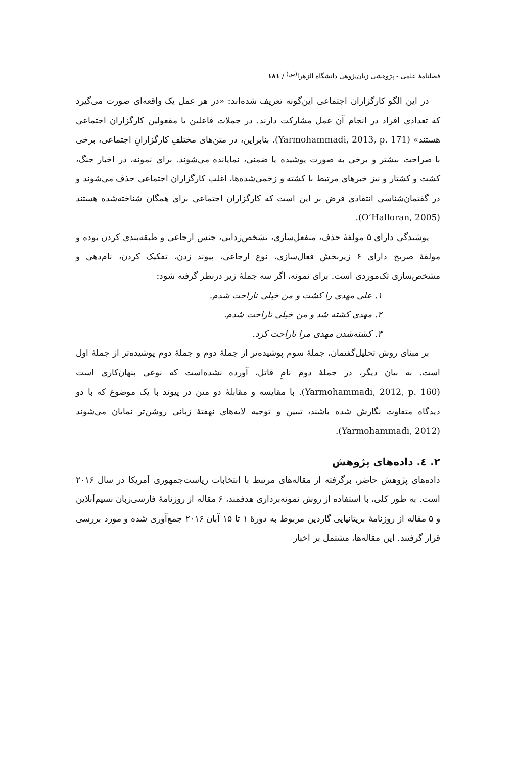فصلنامهٔ علمی - پژوهشی زبان‌پژوهی دانشگاه الزهرا<sup>(س)</sup> / ۱۸۱
در این الگو کارگزاران اجتماعی این‌گونه تعریف شده‌اند: «در هر عمل یک واقعه‌ای صورت می‌گیرد که تعدادی افراد در انجام آن عمل مشارکت دارند. در جملات فاعلین یا مفعولین کارگزاران اجتماعی هستند» (Yarmohammadi, 2013, p. 171). بنابراین، در متن‌های مختلفِ کارگزارانِ اجتماعی، برخی با صراحت بیشتر و برخی به صورت پوشیده یا ضمنی، نمایانده می‌شوند. برای نمونه، در اخبار جنگ، کشت و کشتار و نیز خبرهای مرتبط با کشته و زخمی‌شده‌ها، اغلب کارگزاران اجتماعی حذف می‌شوند و در گفتمان‌شناسی انتقادی فرض بر این است که کارگزاران اجتماعی برای همگان شناخته‌شده هستند (O’Halloran, 2005).
پوشیدگی دارای ۵ مولفهٔ حذف، منفعل‌سازی، تشخص‌زدایی، جنس ارجاعی و طبقه‌بندی کردن بوده و مولفهٔ صریح دارای ۶ زیربخش فعال‌سازی، نوع ارجاعی، پیوند زدن، تفکیک کردن، نام‌دهی و مشخص‌سازی تک‌موردی است. برای نمونه، اگر سه جملهٔ زیر درنظر گرفته شود:
۱. علی مهدی را کشت و من خیلی ناراحت شدم.
۲. مهدی کشته شد و من خیلی ناراحت شدم.
۳. کشته‌شدن مهدی مرا ناراحت کرد.
بر مبنای روش تحلیل‌گفتمان، جملهٔ سوم پوشیده‌تر از جملهٔ دوم و جملهٔ دوم پوشیده‌تر از جملهٔ اول است. به بیان دیگر، در جملهٔ دوم نامِ قاتل، آورده نشده‌است که نوعی پنهان‌کاری است (Yarmohammadi, 2012, p. 160). با مقایسه و مقابلهٔ دو متن در پیوند با یک موضوع که با دو دیدگاه متفاوت نگارش شده باشند، تبیین و توجیه لایه‌های نهفتهٔ زبانی روشن‌تر نمایان می‌شوند (Yarmohammadi, 2012).
۲. ٤. داده‌های پژوهش
داده‌های پژوهش حاضر، برگرفته از مقاله‌های مرتبط با انتخابات ریاست‌جمهوری آمریکا در سال ۲۰۱۶ است. به طور کلی، با استفاده از روش نمونه‌برداری هدفمند، ۶ مقاله از روزنامهٔ فارسی‌زبان نسیم‌آنلاین و ۵ مقاله از روزنامهٔ بریتانیایی گاردین مربوط به دورهٔ ۱ تا ۱۵ آبان ۲۰۱۶ جمع‌آوری شده و مورد بررسی قرار گرفتند. این مقاله‌ها، مشتمل بر اخبار